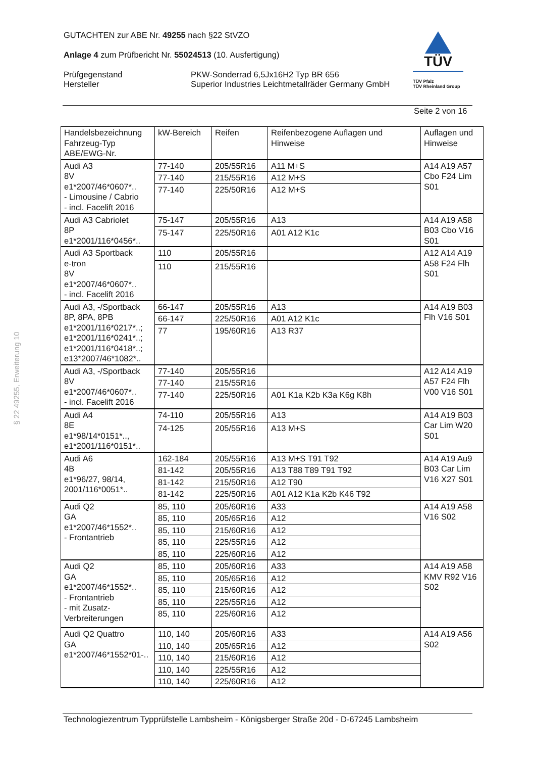GUTACHTEN zur ABE Nr. 49255 nach §22 StVZO
Anlage 4 zum Prüfbericht Nr. 55024513 (10. Ausfertigung)
Prüfgegenstand
Hersteller
PKW-Sonderrad 6,5Jx16H2 Typ BR 656
Superior Industries Leichtmetallräder Germany GmbH
TÜV
TÜV Pfalz
TÜV Rheinland Group
Seite 2 von 16
§ 22 49255, Erweiterung 10
| Handelsbezeichnung Fahrzeug-Typ ABE/EWG-Nr. | kW-Bereich | Reifen | Reifenbezogene Auflagen und Hinweise | Auflagen und Hinweise |
| --- | --- | --- | --- | --- |
| Audi A3 8V e1*2007/46*0607*.. - Limousine / Cabrio - incl. Facelift 2016 | 77-140 | 205/55R16 | A11 M+S | A14 A19 A57 Cbo F24 Lim S01 |
| | 77-140 | 215/55R16 | A12 M+S | |
| | 77-140 | 225/50R16 | A12 M+S | |
| Audi A3 Cabriolet 8P e1*2001/116*0456*.. | 75-147 | 205/55R16 | A13 | A14 A19 A58 B03 Cbo V16 S01 |
| | 75-147 | 225/50R16 | A01 A12 K1c | |
| Audi A3 Sportback e-tron 8V e1*2007/46*0607*.. - incl. Facelift 2016 | 110 | 205/55R16 | | A12 A14 A19 A58 F24 Flh S01 |
| | 110 | 215/55R16 | | |
| Audi A3, -/Sportback 8P, 8PA, 8PB e1*2001/116*0217*..; e1*2001/116*0241*..; e1*2001/116*0418*..; e13*2007/46*1082*.. | 66-147 | 205/55R16 | A13 | A14 A19 B03 Flh V16 S01 |
| | 66-147 | 225/50R16 | A01 A12 K1c | |
| | 77 | 195/60R16 | A13 R37 | |
| Audi A3, -/Sportback 8V e1*2007/46*0607*.. - incl. Facelift 2016 | 77-140 | 205/55R16 | | A12 A14 A19 A57 F24 Flh V00 V16 S01 |
| | 77-140 | 215/55R16 | | |
| | 77-140 | 225/50R16 | A01 K1a K2b K3a K6g K8h | |
| Audi A4 8E e1*98/14*0151*.., e1*2001/116*0151*.. | 74-110 | 205/55R16 | A13 | A14 A19 B03 Car Lim W20 S01 |
| | 74-125 | 205/55R16 | A13 M+S | |
| Audi A6 4B e1*96/27, 98/14, 2001/116*0051*.. | 162-184 | 205/55R16 | A13 M+S T91 T92 | A14 A19 Au9 B03 Car Lim V16 X27 S01 |
| | 81-142 | 205/55R16 | A13 T88 T89 T91 T92 | |
| | 81-142 | 215/50R16 | A12 T90 | |
| | 81-142 | 225/50R16 | A01 A12 K1a K2b K46 T92 | |
| Audi Q2 GA e1*2007/46*1552*.. - Frontantrieb | 85, 110 | 205/60R16 | A33 | A14 A19 A58 V16 S02 |
| | 85, 110 | 205/65R16 | A12 | |
| | 85, 110 | 215/60R16 | A12 | |
| | 85, 110 | 225/55R16 | A12 | |
| | 85, 110 | 225/60R16 | A12 | |
| Audi Q2 GA e1*2007/46*1552*.. - Frontantrieb - mit Zusatz-Verbreiterungen | 85, 110 | 205/60R16 | A33 | A14 A19 A58 KMV R92 V16 S02 |
| | 85, 110 | 205/65R16 | A12 | |
| | 85, 110 | 215/60R16 | A12 | |
| | 85, 110 | 225/55R16 | A12 | |
| | 85, 110 | 225/60R16 | A12 | |
| Audi Q2 Quattro GA e1*2007/46*1552*01-.. | 110, 140 | 205/60R16 | A33 | A14 A19 A56 S02 |
| | 110, 140 | 205/65R16 | A12 | |
| | 110, 140 | 215/60R16 | A12 | |
| | 110, 140 | 225/55R16 | A12 | |
| | 110, 140 | 225/60R16 | A12 | |
Technologiezentrum Typprüfstelle Lambsheim - Königsberger Straße 20d - D-67245 Lambsheim